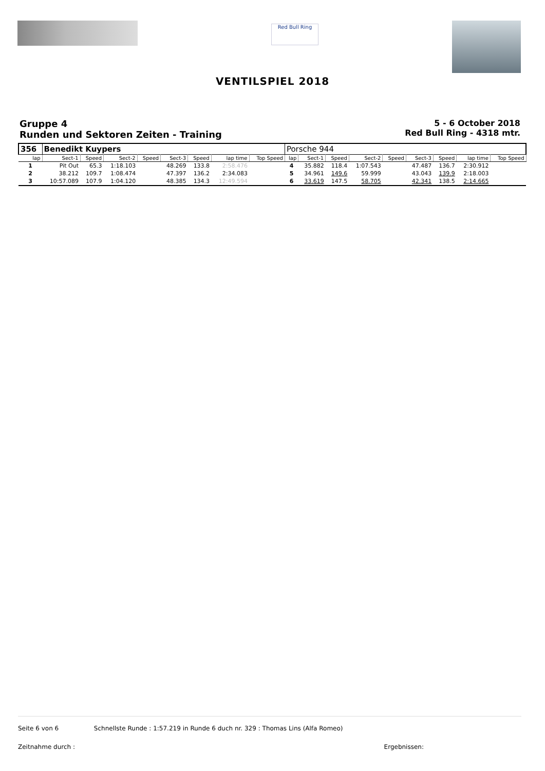Red Bull Ring
VENTILSPIEL 2018
Gruppe 4
Runden und Sektoren Zeiten - Training
5 - 6 October 2018
Red Bull Ring - 4318 mtr.
| 356 | Benedikt Kuypers | | | | | | | | Porsche 944 | | | | | | | | |
| lap | Sect-1 | Speed | Sect-2 | Speed | Sect-3 | Speed | lap time | Top Speed | lap | Sect-1 | Speed | Sect-2 | Speed | Sect-3 | Speed | lap time | Top Speed |
| 1 | Pit Out | 65.3 | 1:18.103 | | 48.269 | 133.8 | 2:58.476 | | 4 | 35.882 | 118.4 | 1:07.543 | | 47.487 | 136.7 | 2:30.912 | |
| 2 | 38.212 | 109.7 | 1:08.474 | | 47.397 | 136.2 | 2:34.083 | | 5 | 34.961 | 149.6 | 59.999 | | 43.043 | 139.9 | 2:18.003 | |
| 3 | 10:57.089 | 107.9 | 1:04.120 | | 48.385 | 134.3 | 12:49.594 | | 6 | 33.619 | 147.5 | 58.705 | | 42.341 | 138.5 | 2:14.665 | |
Seite 6 von 6 Schnellste Runde : 1:57.219 in Runde 6 duch nr. 329 : Thomas Lins (Alfa Romeo)
Zeitnahme durch : Ergebnissen: